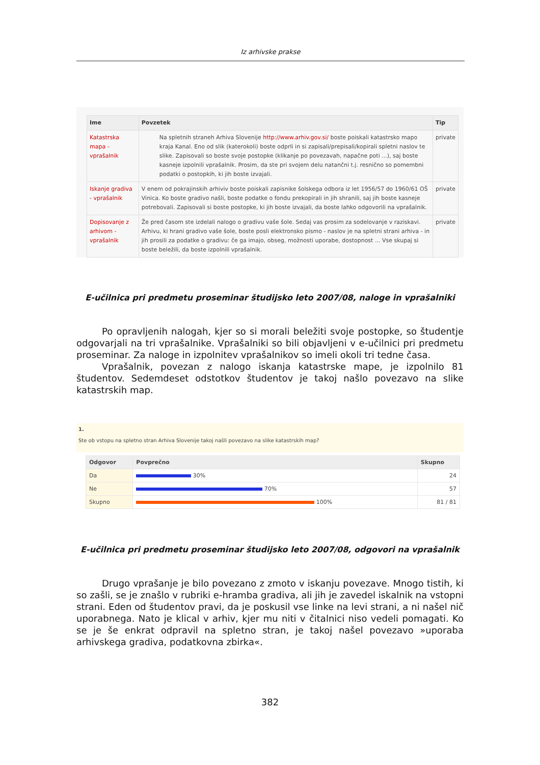Iz arhivske prakse
| Ime | Povzetek | Tip |
| --- | --- | --- |
| Katastrska mapa - vprašalnik | Na spletnih straneh Arhiva Slovenije http://www.arhiv.gov.si/ boste poiskali katastrsko mapo kraja Kanal. Eno od slik (katerokoli) boste odprli in si zapisali/prepisali/kopirali spletni naslov te slike. Zapisovali so boste svoje postopke (klikanje po povezavah, napačne poti ...), saj boste kasneje izpolnili vprašalnik. Prosim, da ste pri svojem delu natančni t.j. resnično so pomembni podatki o postopkih, ki jih boste izvajali. | private |
| Iskanje gradiva - vprašalnik | V enem od pokrajinskih arhiviv boste poiskali zapisnike šolskega odbora iz let 1956/57 do 1960/61 OŠ Vinica. Ko boste gradivo našli, boste podatke o fondu prekopirali in jih shranili, saj jih boste kasneje potrebovali. Zapisovali si boste postopke, ki jih boste izvajali, da boste lahko odgovorili na vprašalnik. | private |
| Dopisovanje z arhivom - vprašalnik | Že pred časom ste izdelali nalogo o gradivu vaše šole. Sedaj vas prosim za sodelovanje v raziskavi. Arhivu, ki hrani gradivo vaše šole, boste posli elektronsko pismo - naslov je na spletni strani arhiva - in jih prosili za podatke o gradivu: če ga imajo, obseg, možnosti uporabe, dostopnost ... Vse skupaj si boste beležili, da boste izpolnili vprašalnik. | private |
E-učilnica pri predmetu proseminar študijsko leto 2007/08, naloge in vprašalniki
Po opravljenih nalogah, kjer so si morali beležiti svoje postopke, so študentje odgovarjali na tri vprašalnike. Vprašalniki so bili objavljeni v e-učilnici pri predmetu proseminar. Za naloge in izpolnitev vprašalnikov so imeli okoli tri tedne časa.
Vprašalnik, povezan z nalogo iskanja katastrske mape, je izpolnilo 81 študentov. Sedemdeset odstotkov študentov je takoj našlo povezavo na slike katastrskih map.
1.
Ste ob vstopu na spletno stran Arhiva Slovenije takoj našli povezavo na slike katastrskih map?
| Odgovor | Povprečno | Skupno |
| --- | --- | --- |
| Da | 30% | 24 |
| Ne | 70% | 57 |
| Skupno | 100% | 81 / 81 |
E-učilnica pri predmetu proseminar študijsko leto 2007/08, odgovori na vprašalnik
Drugo vprašanje je bilo povezano z zmoto v iskanju povezave. Mnogo tistih, ki so zašli, se je znašlo v rubriki e-hramba gradiva, ali jih je zavedel iskalnik na vstopni strani. Eden od študentov pravi, da je poskusil vse linke na levi strani, a ni našel nič uporabnega. Nato je klical v arhiv, kjer mu niti v čitalnici niso vedeli pomagati. Ko se je še enkrat odpravil na spletno stran, je takoj našel povezavo »uporaba arhivskega gradiva, podatkovna zbirka«.
382